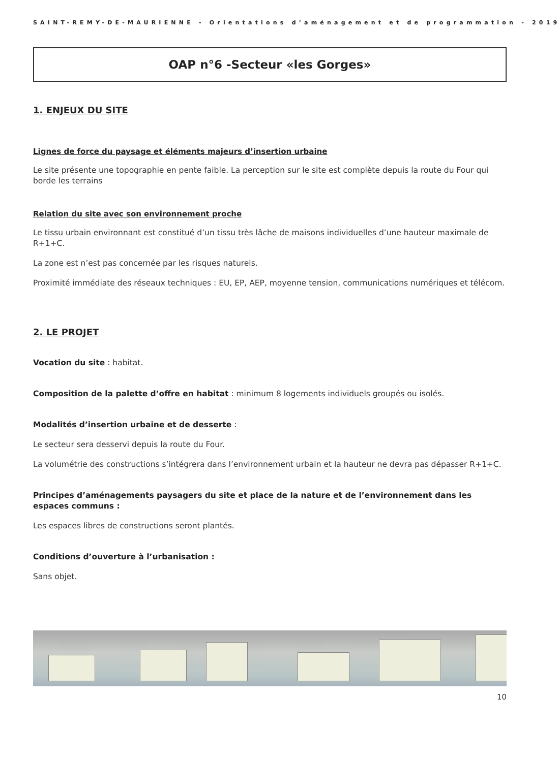SAINT-REMY-DE-MAURIENNE - Orientations d’aménagement et de programmation - 2019
OAP n°6 -Secteur «les Gorges»
1. ENJEUX DU SITE
Lignes de force du paysage et éléments majeurs d’insertion urbaine
Le site présente une topographie en pente faible. La perception sur le site est complète depuis la route du Four qui borde les terrains
Relation du site avec son environnement proche
Le tissu urbain environnant est constitué d’un tissu très lâche de maisons individuelles d’une hauteur maximale de R+1+C.
La zone est n’est pas concernée par les risques naturels.
Proximité immédiate des réseaux techniques : EU, EP, AEP, moyenne tension, communications numériques et télécom.
2. LE PROJET
Vocation du site : habitat.
Composition de la palette d’offre en habitat : minimum 8 logements individuels groupés ou isolés.
Modalités d’insertion urbaine et de desserte :
Le secteur sera desservi depuis la route du Four.
La volumétrie des constructions s’intégrera dans l’environnement urbain et la hauteur ne devra pas dépasser R+1+C.
Principes d’aménagements paysagers du site et place de la nature et de l’environnement dans les espaces communs :
Les espaces libres de constructions seront plantés.
Conditions d’ouverture à l’urbanisation :
Sans objet.
10